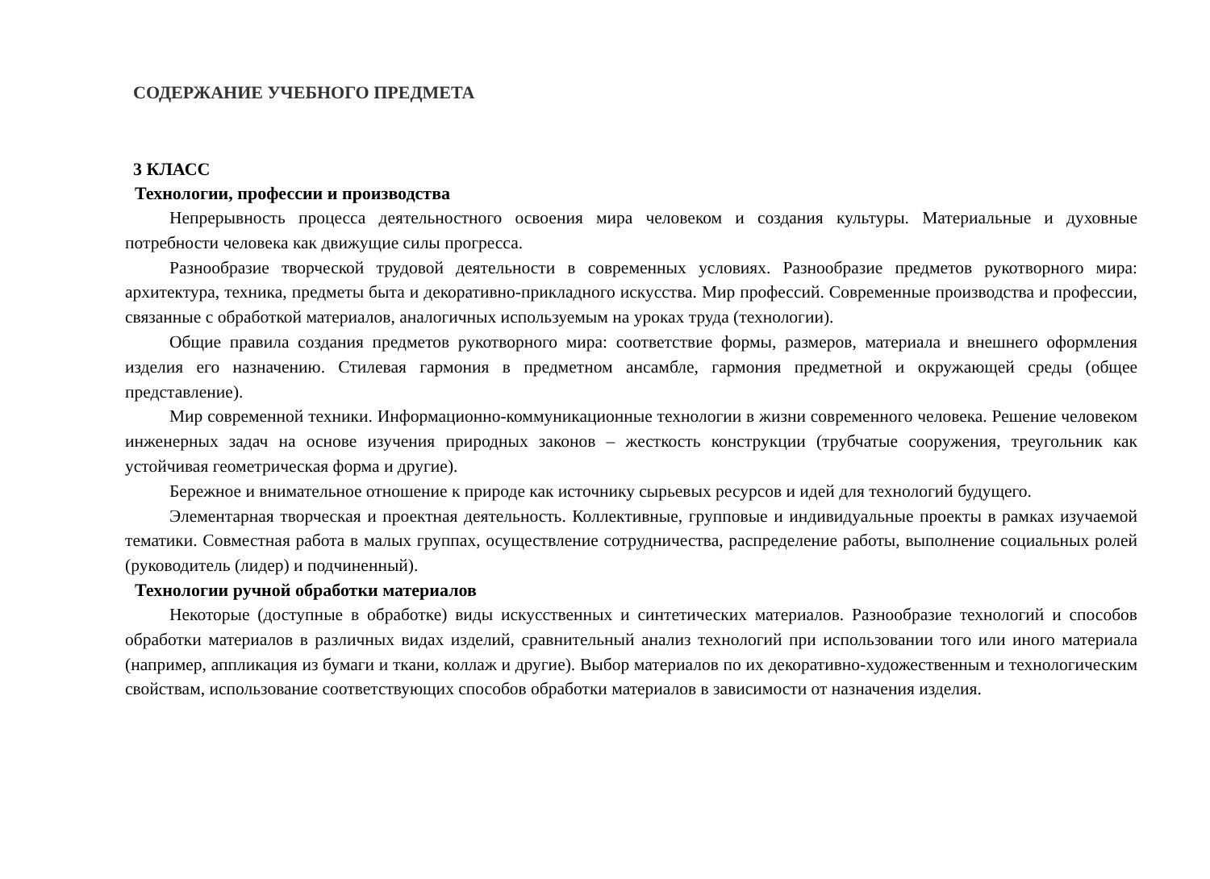СОДЕРЖАНИЕ УЧЕБНОГО ПРЕДМЕТА
3 КЛАСС
Технологии, профессии и производства
Непрерывность процесса деятельностного освоения мира человеком и создания культуры. Материальные и духовные потребности человека как движущие силы прогресса.
Разнообразие творческой трудовой деятельности в современных условиях. Разнообразие предметов рукотворного мира: архитектура, техника, предметы быта и декоративно-прикладного искусства. Мир профессий. Современные производства и профессии, связанные с обработкой материалов, аналогичных используемым на уроках труда (технологии).
Общие правила создания предметов рукотворного мира: соответствие формы, размеров, материала и внешнего оформления изделия его назначению. Стилевая гармония в предметном ансамбле, гармония предметной и окружающей среды (общее представление).
Мир современной техники. Информационно-коммуникационные технологии в жизни современного человека. Решение человеком инженерных задач на основе изучения природных законов – жесткость конструкции (трубчатые сооружения, треугольник как устойчивая геометрическая форма и другие).
Бережное и внимательное отношение к природе как источнику сырьевых ресурсов и идей для технологий будущего.
Элементарная творческая и проектная деятельность. Коллективные, групповые и индивидуальные проекты в рамках изучаемой тематики. Совместная работа в малых группах, осуществление сотрудничества, распределение работы, выполнение социальных ролей (руководитель (лидер) и подчиненный).
Технологии ручной обработки материалов
Некоторые (доступные в обработке) виды искусственных и синтетических материалов. Разнообразие технологий и способов обработки материалов в различных видах изделий, сравнительный анализ технологий при использовании того или иного материала (например, аппликация из бумаги и ткани, коллаж и другие). Выбор материалов по их декоративно-художественным и технологическим свойствам, использование соответствующих способов обработки материалов в зависимости от назначения изделия.